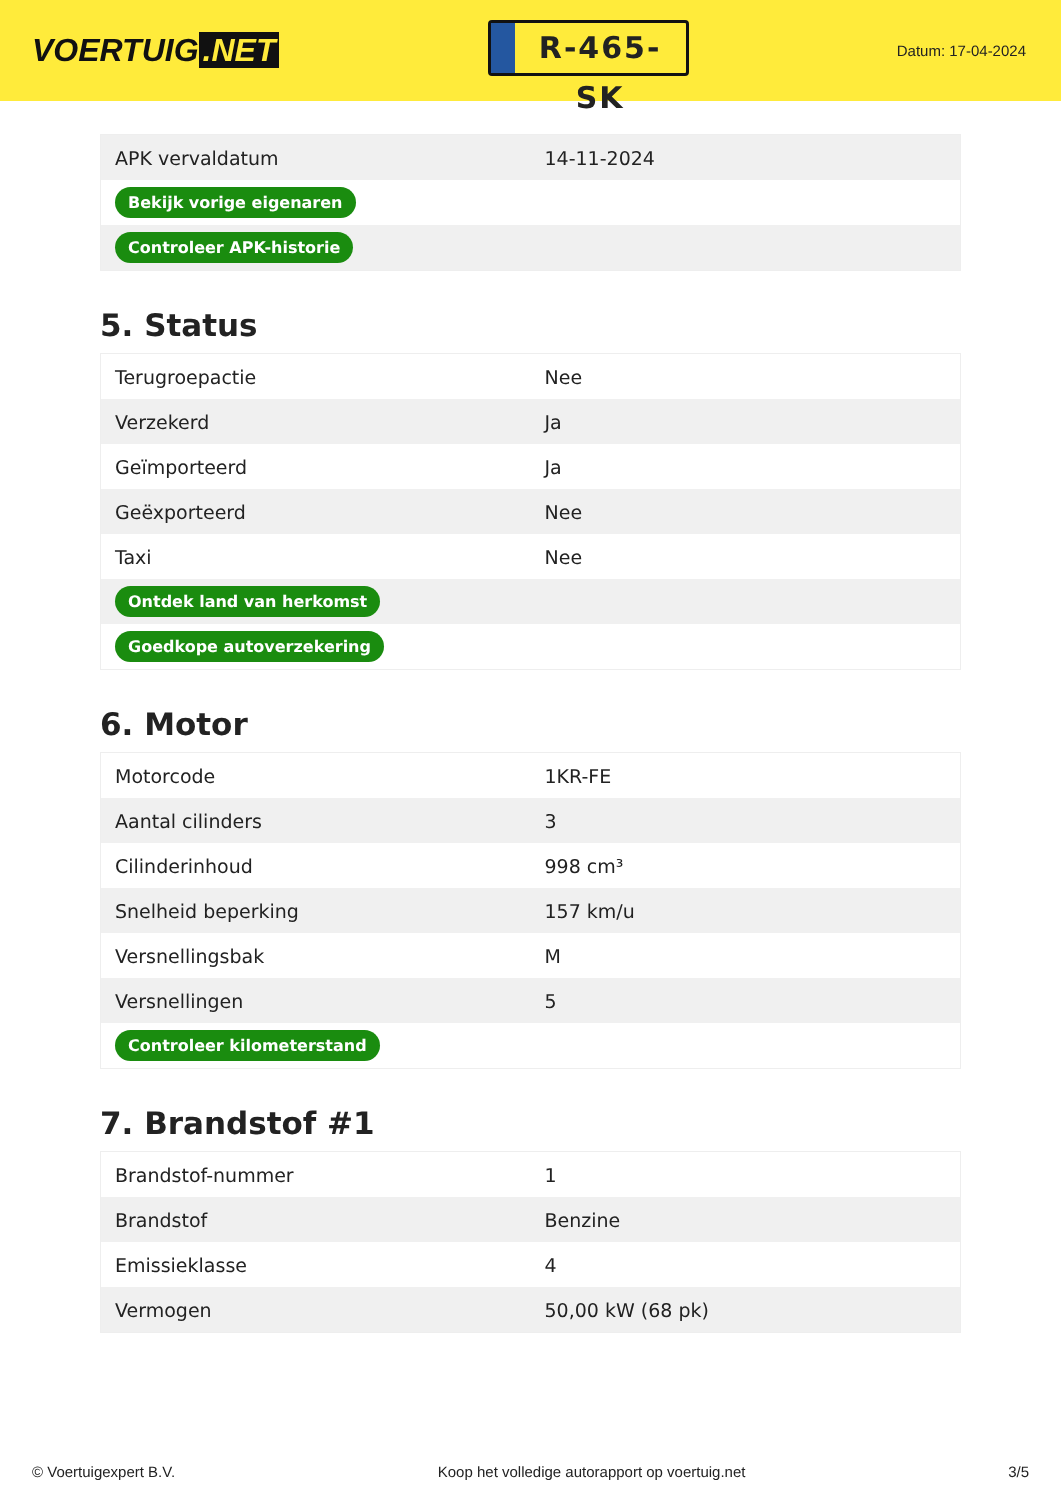VOERTUIG.NET
R-465-SK
Datum: 17-04-2024
| APK vervaldatum | 14-11-2024 |
| Bekijk vorige eigenaren | |
| Controleer APK-historie | |
5. Status
| Terugroepactie | Nee |
| Verzekerd | Ja |
| Geïmporteerd | Ja |
| Geëxporteerd | Nee |
| Taxi | Nee |
| Ontdek land van herkomst | |
| Goedkope autoverzekering | |
6. Motor
| Motorcode | 1KR-FE |
| Aantal cilinders | 3 |
| Cilinderinhoud | 998 cm³ |
| Snelheid beperking | 157 km/u |
| Versnellingsbak | M |
| Versnellingen | 5 |
| Controleer kilometerstand | |
7. Brandstof #1
| Brandstof-nummer | 1 |
| Brandstof | Benzine |
| Emissieklasse | 4 |
| Vermogen | 50,00 kW (68 pk) |
© Voertuigexpert B.V. Koop het volledige autorapport op voertuig.net 3/5